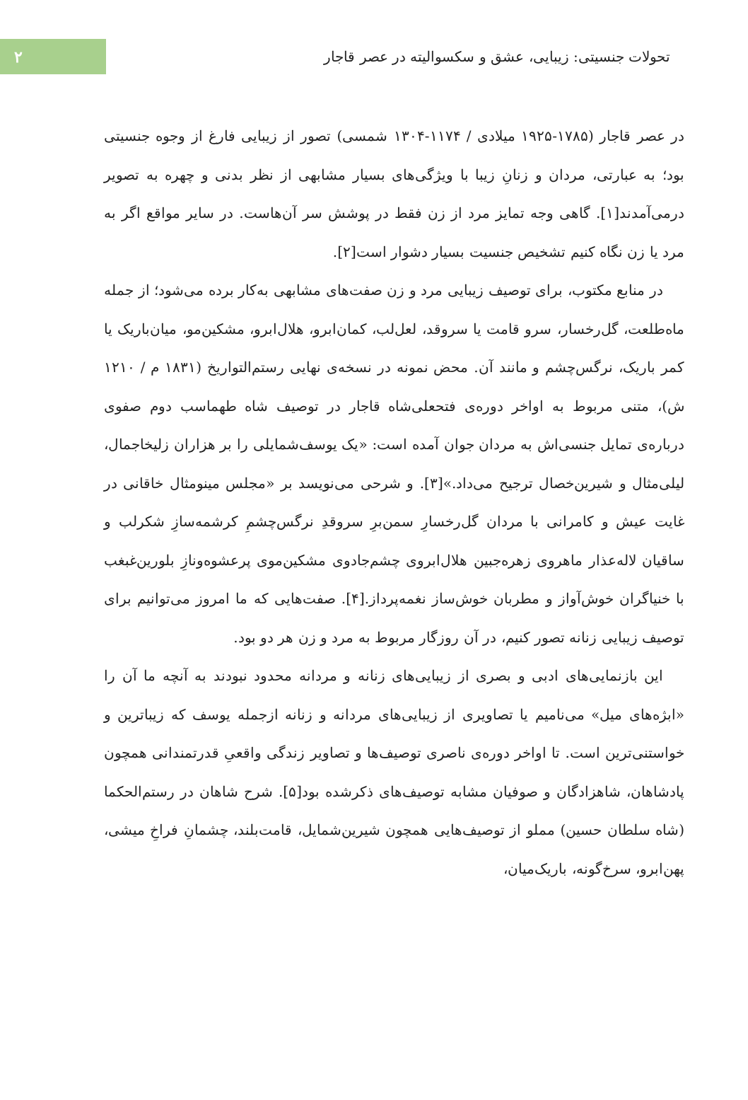۲
تحولات جنسیتی: زیبایی، عشق و سکسوالیته در عصر قاجار
در عصر قاجار (۱۷۸۵-۱۹۲۵ میلادی / ۱۱۷۴-۱۳۰۴ شمسی) تصور از زیبایی فارغ از وجوه جنسیتی بود؛ به عبارتی، مردان و زنانِ زیبا با ویژگی‌های بسیار مشابهی از نظر بدنی و چهره به تصویر درمی‌آمدند[۱]. گاهی وجه تمایز مرد از زن فقط در پوشش سر آن‌هاست. در سایر مواقع اگر به مرد یا زن نگاه کنیم تشخیص جنسیت بسیار دشوار است[۲].
در منابع مکتوب، برای توصیف زیبایی مرد و زن صفت‌های مشابهی به‌کار برده می‌شود؛ از جمله ماه‌طلعت، گل‌رخسار، سرو قامت یا سروقد، لعل‌لب، کمان‌ابرو، هلال‌ابرو، مشکین‌مو، میان‌باریک یا کمر باریک، نرگس‌چشم و مانند آن. محض نمونه در نسخه‌ی نهایی رستم‌التواریخ (۱۸۳۱ م / ۱۲۱۰ ش)، متنی مربوط به اواخر دوره‌ی فتحعلی‌شاه قاجار در توصیف شاه طهماسب دوم صفوی درباره‌ی تمایل جنسی‌اش به مردان جوان آمده است: «یک یوسف‌شمایلی را بر هزاران زلیخاجمال، لیلی‌مثال و شیرین‌خصال ترجیح می‌داد.»[۳]. و شرحی می‌نویسد بر «مجلس مینومثال خاقانی در غایت عیش و کامرانی با مردان گل‌رخسارِ سمن‌برِ سروقدِ نرگس‌چشمِ کرشمه‌سازِ شکرلب و ساقیان لاله‌عذار ماهروی زهره‌جبین هلال‌ابروی چشم‌جادوی مشکین‌موی پرعشوه‌ونازِ بلورین‌غبغب با خنیاگران خوش‌آواز و مطربان خوش‌ساز نغمه‌پرداز.[۴]. صفت‌هایی که ما امروز می‌توانیم برای توصیف زیبایی زنانه تصور کنیم، در آن روزگار مربوط به مرد و زن هر دو بود.
این بازنمایی‌های ادبی و بصری از زیبایی‌های زنانه و مردانه محدود نبودند به آنچه ما آن را «ابژه‌های میل» می‌نامیم یا تصاویری از زیبایی‌های مردانه و زنانه ازجمله یوسف که زیباترین و خواستنی‌ترین است. تا اواخر دوره‌ی ناصری توصیف‌ها و تصاویر زندگی واقعیِ قدرتمندانی همچون پادشاهان، شاهزادگان و صوفیان مشابه توصیف‌های ذکرشده بود[۵]. شرح شاهان در رستم‌الحکما (شاه سلطان حسین) مملو از توصیف‌هایی همچون شیرین‌شمایل، قامت‌بلند، چشمانِ فراخِ میشی، پهن‌ابرو، سرخ‌گونه، باریک‌میان،